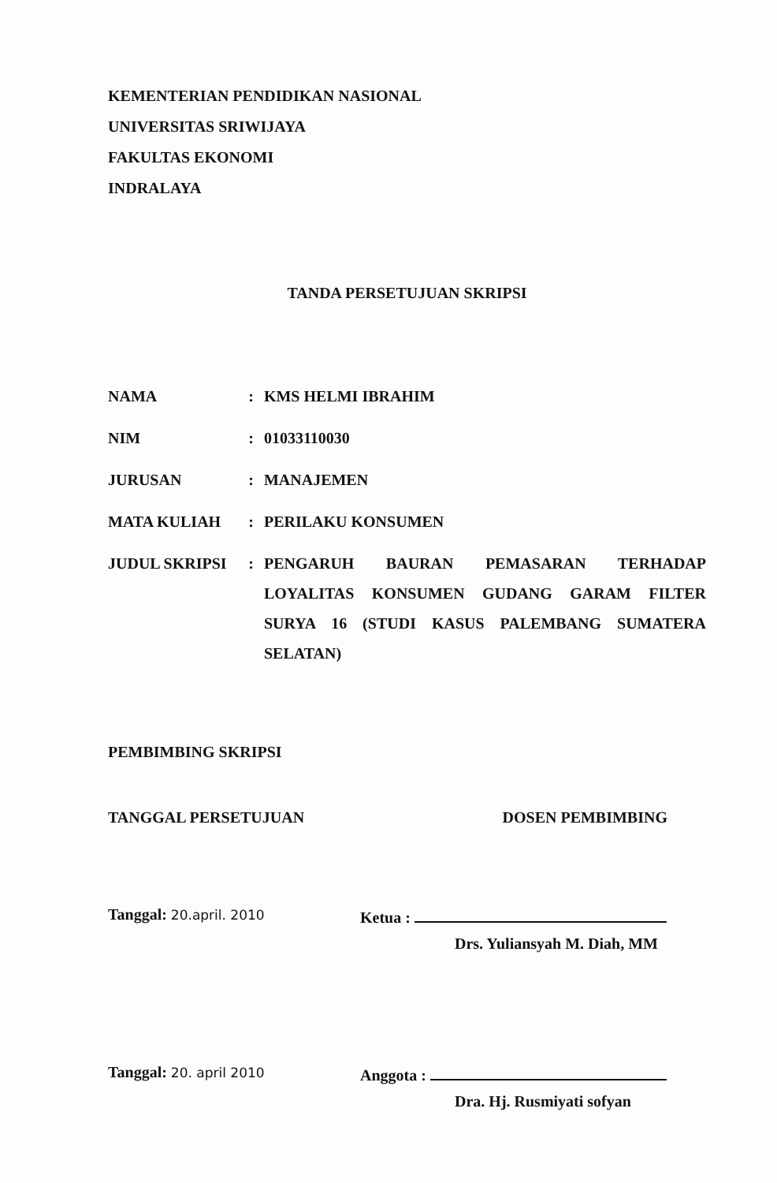KEMENTERIAN PENDIDIKAN NASIONAL
UNIVERSITAS SRIWIJAYA
FAKULTAS EKONOMI
INDRALAYA
TANDA PERSETUJUAN SKRIPSI
| NAMA | : | KMS HELMI IBRAHIM |
| NIM | : | 01033110030 |
| JURUSAN | : | MANAJEMEN |
| MATA KULIAH | : | PERILAKU KONSUMEN |
| JUDUL SKRIPSI | : | PENGARUH BAURAN PEMASARAN TERHADAP LOYALITAS KONSUMEN GUDANG GARAM FILTER SURYA 16 (STUDI KASUS PALEMBANG SUMATERA SELATAN) |
PEMBIMBING SKRIPSI
TANGGAL PERSETUJUAN DOSEN PEMBIMBING
Tanggal: 20.april. 2010
Ketua :
Drs. Yuliansyah M. Diah, MM
Tanggal: 20. april 2010
Anggota :
Dra. Hj. Rusmiyati sofyan